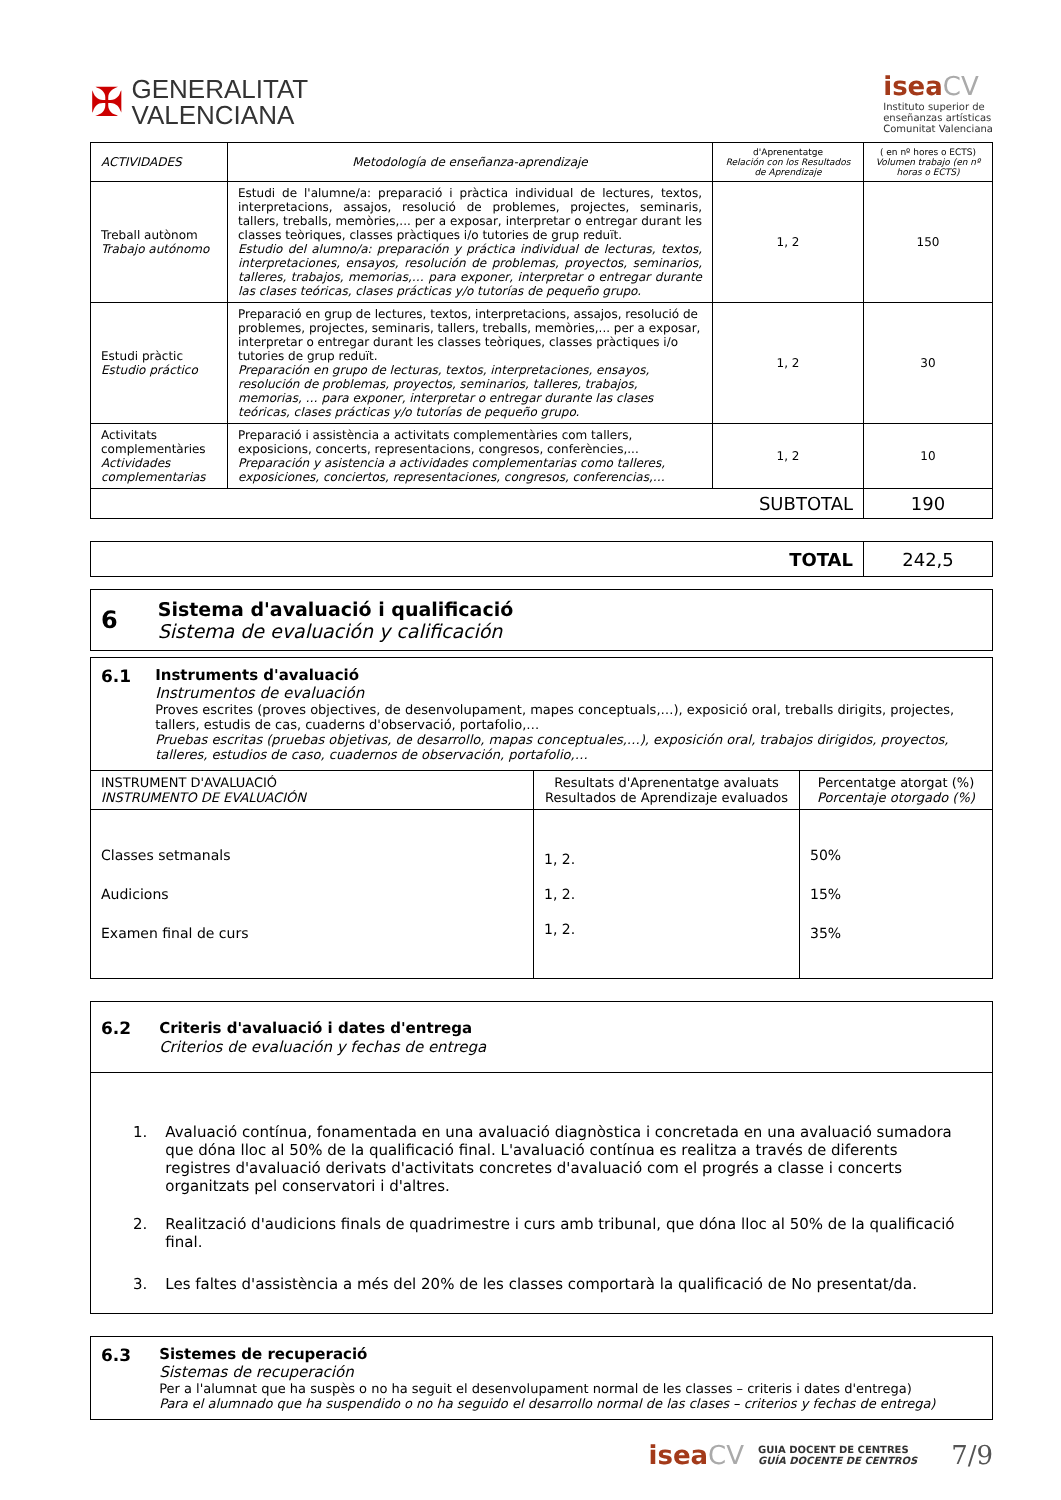✠
GENERALITAT
VALENCIANA
isea CV
Instituto superior de
enseñanzas artísticas
Comunitat Valenciana
| ACTIVIDADES | Metodología de enseñanza-aprendizaje | d'Aprenentatge Relación con los Resultados de Aprendizaje | ( en nº hores o ECTS) Volumen trabajo (en nº horas o ECTS) |
| --- | --- | --- | --- |
| Treball autònom Trabajo autónomo | Estudi de l'alumne/a: preparació i pràctica individual de lectures, textos, interpretacions, assajos, resolució de problemes, projectes, seminaris, tallers, treballs, memòries,... per a exposar, interpretar o entregar durant les classes teòriques, classes pràctiques i/o tutories de grup reduït. Estudio del alumno/a: preparación y práctica individual de lecturas, textos, interpretaciones, ensayos, resolución de problemas, proyectos, seminarios, talleres, trabajos, memorias,… para exponer, interpretar o entregar durante las clases teóricas, clases prácticas y/o tutorías de pequeño grupo. | 1, 2 | 150 |
| Estudi pràctic Estudio práctico | Preparació en grup de lectures, textos, interpretacions, assajos, resolució de problemes, projectes, seminaris, tallers, treballs, memòries,... per a exposar, interpretar o entregar durant les classes teòriques, classes pràctiques i/o tutories de grup reduït. Preparación en grupo de lecturas, textos, interpretaciones, ensayos, resolución de problemas, proyectos, seminarios, talleres, trabajos, memorias, … para exponer, interpretar o entregar durante las clases teóricas, clases prácticas y/o tutorías de pequeño grupo. | 1, 2 | 30 |
| Activitats complementàries Actividades complementarias | Preparació i assistència a activitats complementàries com tallers, exposicions, concerts, representacions, congresos, conferències,... Preparación y asistencia a actividades complementarias como talleres, exposiciones, conciertos, representaciones, congresos, conferencias,… | 1, 2 | 10 |
| SUBTOTAL | | | 190 |
| TOTAL | 242,5 |
6
Sistema d'avaluació i qualificació
Sistema de evaluación y calificación
6.1 Instruments d'avaluació
Instrumentos de evaluación
Proves escrites (proves objectives, de desenvolupament, mapes conceptuals,…), exposició oral, treballs dirigits, projectes, tallers, estudis de cas, cuaderns d'observació, portafolio,…
Pruebas escritas (pruebas objetivas, de desarrollo, mapas conceptuales,…), exposición oral, trabajos dirigidos, proyectos, talleres, estudios de caso, cuadernos de observación, portafolio,…
| INSTRUMENT D'AVALUACIÓ INSTRUMENTO DE EVALUACIÓN | Resultats d'Aprenentatge avaluats Resultados de Aprendizaje evaluados | Percentatge atorgat (%) Porcentaje otorgado (%) |
| Classes setmanals Audicions Examen final de curs | 1, 2. 1, 2. 1, 2. | 50% 15% 35% |
6.2 Criteris d'avaluació i dates d'entrega
Criterios de evaluación y fechas de entrega
1. Avaluació contínua, fonamentada en una avaluació diagnòstica i concretada en una avaluació sumadora que dóna lloc al 50% de la qualificació final. L'avaluació contínua es realitza a través de diferents registres d'avaluació derivats d'activitats concretes d'avaluació com el progrés a classe i concerts organitzats pel conservatori i d'altres.
2. Realització d'audicions finals de quadrimestre i curs amb tribunal, que dóna lloc al 50% de la qualificació final.
3. Les faltes d'assistència a més del 20% de les classes comportarà la qualificació de No presentat/da.
6.3 Sistemes de recuperació
Sistemas de recuperación
Per a l'alumnat que ha suspès o no ha seguit el desenvolupament normal de les classes – criteris i dates d'entrega)
Para el alumnado que ha suspendido o no ha seguido el desarrollo normal de las clases – criterios y fechas de entrega)
isea CV GUIA DOCENT DE CENTRES
GUÍA DOCENTE DE CENTROS 7/9